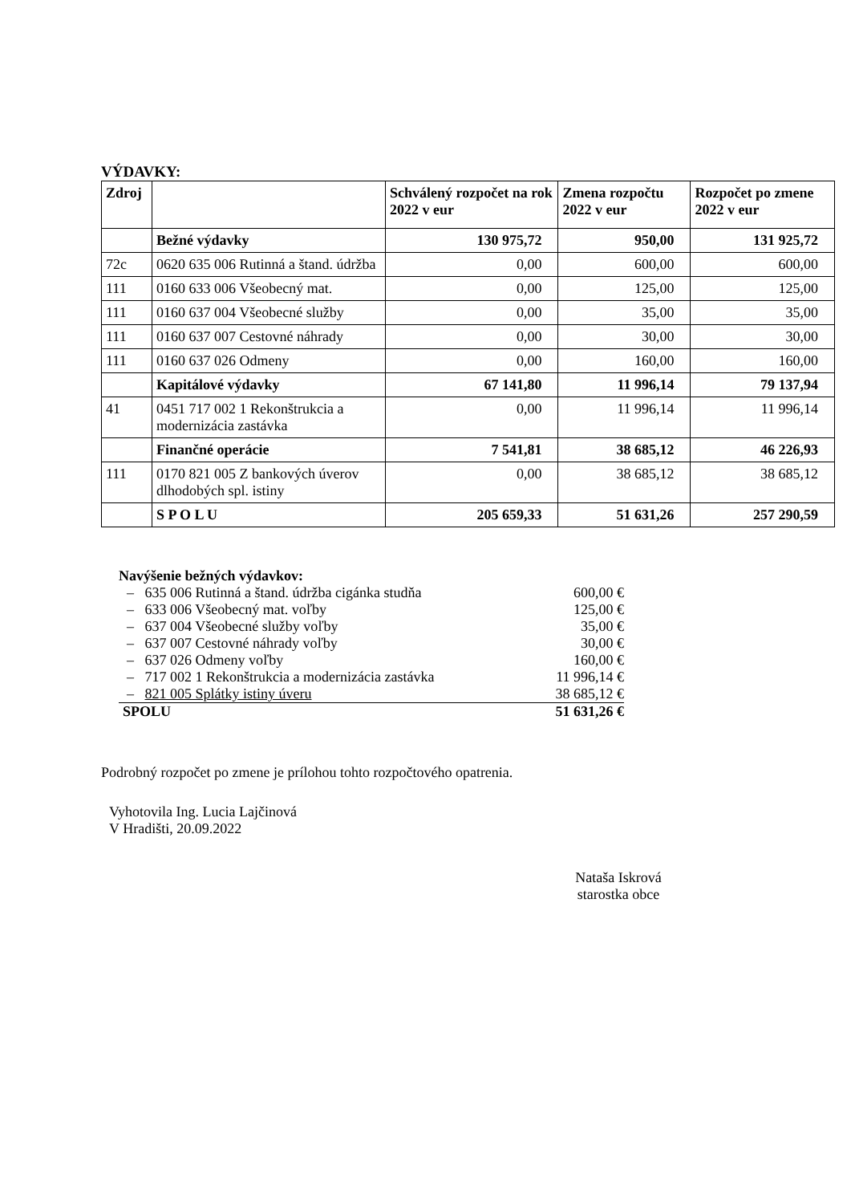VÝDAVKY:
| Zdroj | | Schválený rozpočet na rok 2022 v eur | Zmena rozpočtu 2022 v eur | Rozpočet po zmene 2022 v eur |
| --- | --- | --- | --- | --- |
| | Bežné výdavky | 130 975,72 | 950,00 | 131 925,72 |
| 72c | 0620 635 006 Rutinná a štand. údržba | 0,00 | 600,00 | 600,00 |
| 111 | 0160 633 006 Všeobecný mat. | 0,00 | 125,00 | 125,00 |
| 111 | 0160 637 004 Všeobecné služby | 0,00 | 35,00 | 35,00 |
| 111 | 0160 637 007 Cestovné náhrady | 0,00 | 30,00 | 30,00 |
| 111 | 0160 637 026 Odmeny | 0,00 | 160,00 | 160,00 |
| | Kapitálové výdavky | 67 141,80 | 11 996,14 | 79 137,94 |
| 41 | 0451 717 002 1 Rekonštrukcia a modernizácia zastávka | 0,00 | 11 996,14 | 11 996,14 |
| | Finančné operácie | 7 541,81 | 38 685,12 | 46 226,93 |
| 111 | 0170 821 005 Z bankových úverov dlhodobých spl. istiny | 0,00 | 38 685,12 | 38 685,12 |
| | S P O L U | 205 659,33 | 51 631,26 | 257 290,59 |
Navýšenie bežných výdavkov:
– 635 006 Rutinná a štand. údržba cigánka studňa 600,00 €
– 633 006 Všeobecný mat. voľby 125,00 €
– 637 004 Všeobecné služby voľby 35,00 €
– 637 007 Cestovné náhrady voľby 30,00 €
– 637 026 Odmeny voľby 160,00 €
– 717 002 1 Rekonštrukcia a modernizácia zastávka 11 996,14 €
– 821 005 Splátky istiny úveru 38 685,12 €
SPOLU 51 631,26 €
Podrobný rozpočet po zmene je prílohou tohto rozpočtového opatrenia.
Vyhotovila Ing. Lucia Lajčinová
V Hradišti, 20.09.2022
Nataša Iskrová
starostka obce